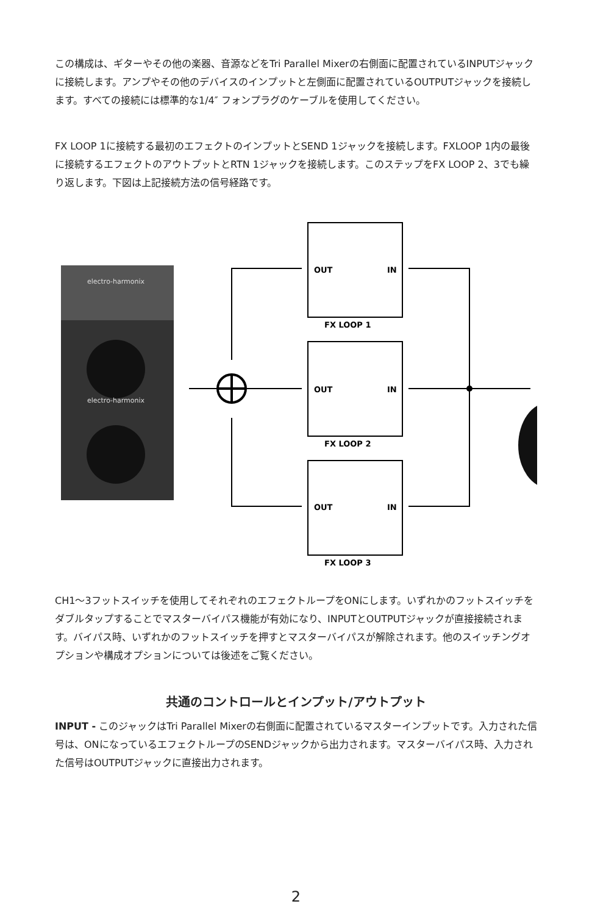この構成は、ギターやその他の楽器、音源などをTri Parallel Mixerの右側面に配置されているINPUTジャックに接続します。アンプやその他のデバイスのインプットと左側面に配置されているOUTPUTジャックを接続します。すべての接続には標準的な1/4″ フォンプラグのケーブルを使用してください。
FX LOOP 1に接続する最初のエフェクトのインプットとSEND 1ジャックを接続します。FXLOOP 1内の最後に接続するエフェクトのアウトプットとRTN 1ジャックを接続します。このステップをFX LOOP 2、3でも繰り返します。下図は上記接続方法の信号経路です。
electro-harmonix
electro-harmonix
OUT
IN
FX LOOP 1
OUT
IN
FX LOOP 2
OUT
IN
FX LOOP 3
CH1〜3フットスイッチを使用してそれぞれのエフェクトループをONにします。いずれかのフットスイッチをダブルタップすることでマスターバイパス機能が有効になり、INPUTとOUTPUTジャックが直接接続されます。バイパス時、いずれかのフットスイッチを押すとマスターバイパスが解除されます。他のスイッチングオプションや構成オプションについては後述をご覧ください。
共通のコントロールとインプット/アウトプット
INPUT - このジャックはTri Parallel Mixerの右側面に配置されているマスターインプットです。入力された信号は、ONになっているエフェクトループのSENDジャックから出力されます。マスターバイパス時、入力された信号はOUTPUTジャックに直接出力されます。
2